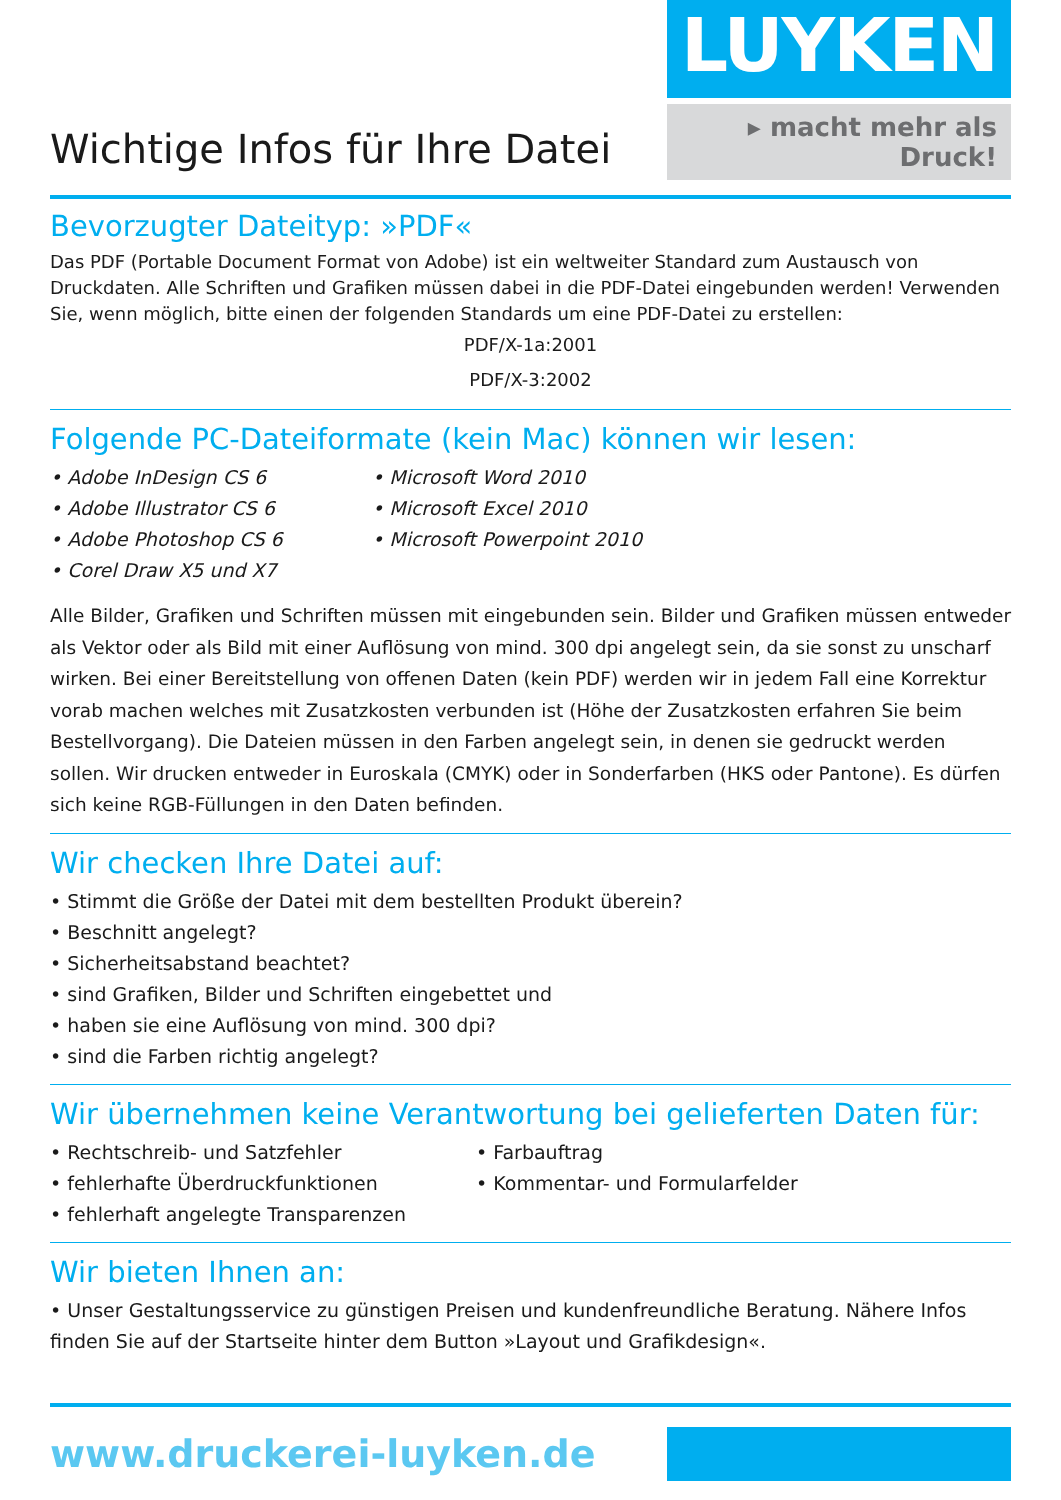Wichtige Infos für Ihre Datei
LUYKEN
▸ macht mehr als Druck!
Bevorzugter Dateityp: »PDF«
Das PDF (Portable Document Format von Adobe) ist ein weltweiter Standard zum Austausch von Druckdaten. Alle Schriften und Grafiken müssen dabei in die PDF-Datei eingebunden werden! Verwenden Sie, wenn möglich, bitte einen der folgenden Standards um eine PDF-Datei zu erstellen:
PDF/X-1a:2001
PDF/X-3:2002
Folgende PC-Dateiformate (kein Mac) können wir lesen:
• Adobe InDesign CS 6
• Adobe Illustrator CS 6
• Adobe Photoshop CS 6
• Corel Draw X5 und X7
• Microsoft Word 2010
• Microsoft Excel 2010
• Microsoft Powerpoint 2010
Alle Bilder, Grafiken und Schriften müssen mit eingebunden sein. Bilder und Grafiken müssen entweder als Vektor oder als Bild mit einer Auflösung von mind. 300 dpi angelegt sein, da sie sonst zu unscharf wirken. Bei einer Bereitstellung von offenen Daten (kein PDF) werden wir in jedem Fall eine Korrektur vorab machen welches mit Zusatzkosten verbunden ist (Höhe der Zusatzkosten erfahren Sie beim Bestellvorgang). Die Dateien müssen in den Farben angelegt sein, in denen sie gedruckt werden sollen. Wir drucken entweder in Euroskala (CMYK) oder in Sonderfarben (HKS oder Pantone). Es dürfen sich keine RGB-Füllungen in den Daten befinden.
Wir checken Ihre Datei auf:
• Stimmt die Größe der Datei mit dem bestellten Produkt überein?
• Beschnitt angelegt?
• Sicherheitsabstand beachtet?
• sind Grafiken, Bilder und Schriften eingebettet und
• haben sie eine Auflösung von mind. 300 dpi?
• sind die Farben richtig angelegt?
Wir übernehmen keine Verantwortung bei gelieferten Daten für:
• Rechtschreib- und Satzfehler
• fehlerhafte Überdruckfunktionen
• fehlerhaft angelegte Transparenzen
• Farbauftrag
• Kommentar- und Formularfelder
Wir bieten Ihnen an:
• Unser Gestaltungsservice zu günstigen Preisen und kundenfreundliche Beratung. Nähere Infos finden Sie auf der Startseite hinter dem Button »Layout und Grafikdesign«.
www.druckerei-luyken.de